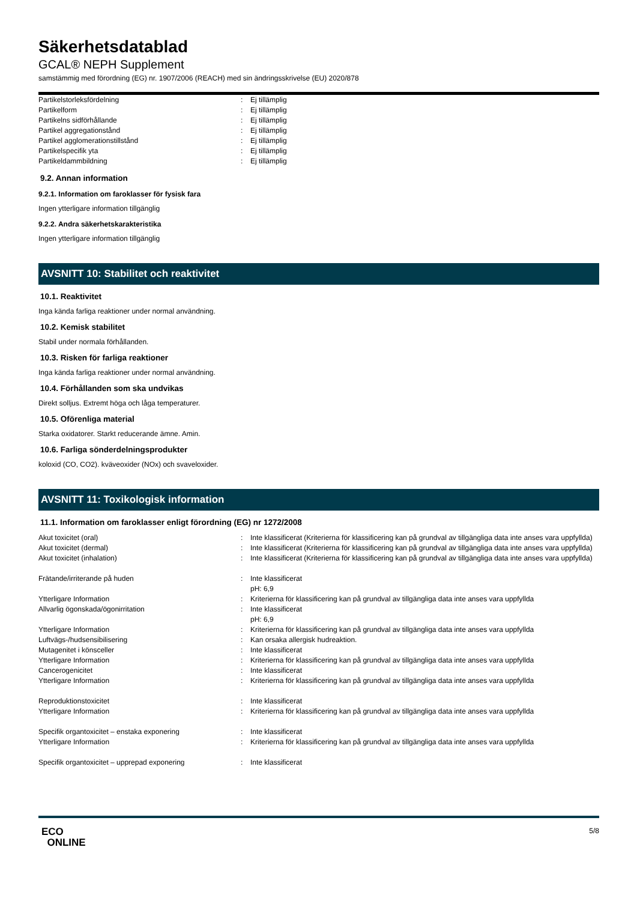Säkerhetsdatablad
GCAL® NEPH Supplement
samstämmig med förordning (EG) nr. 1907/2006 (REACH) med sin ändringsskrivelse (EU) 2020/878
| Partikelstorleksfördelning | : | Ej tillämplig |
| Partikelform | : | Ej tillämplig |
| Partikelns sidförhållande | : | Ej tillämplig |
| Partikel aggregationstånd | : | Ej tillämplig |
| Partikel agglomerationstillstånd | : | Ej tillämplig |
| Partikelspecifik yta | : | Ej tillämplig |
| Partikeldammbildning | : | Ej tillämplig |
9.2. Annan information
9.2.1. Information om faroklasser för fysisk fara
Ingen ytterligare information tillgänglig
9.2.2. Andra säkerhetskarakteristika
Ingen ytterligare information tillgänglig
AVSNITT 10: Stabilitet och reaktivitet
10.1. Reaktivitet
Inga kända farliga reaktioner under normal användning.
10.2. Kemisk stabilitet
Stabil under normala förhållanden.
10.3. Risken för farliga reaktioner
Inga kända farliga reaktioner under normal användning.
10.4. Förhållanden som ska undvikas
Direkt solljus. Extremt höga och låga temperaturer.
10.5. Oförenliga material
Starka oxidatorer. Starkt reducerande ämne. Amin.
10.6. Farliga sönderdelningsprodukter
koloxid (CO, CO2). kväveoxider (NOx) och svaveloxider.
AVSNITT 11: Toxikologisk information
11.1. Information om faroklasser enligt förordning (EG) nr 1272/2008
| Akut toxicitet (oral) | : | Inte klassificerat (Kriterierna för klassificering kan på grundval av tillgängliga data inte anses vara uppfyllda) |
| Akut toxicitet (dermal) | : | Inte klassificerat (Kriterierna för klassificering kan på grundval av tillgängliga data inte anses vara uppfyllda) |
| Akut toxicitet (inhalation) | : | Inte klassificerat (Kriterierna för klassificering kan på grundval av tillgängliga data inte anses vara uppfyllda) |
| Frätande/irriterande på huden | : | Inte klassificerat pH: 6,9 |
| Ytterligare Information | : | Kriterierna för klassificering kan på grundval av tillgängliga data inte anses vara uppfyllda |
| Allvarlig ögonskada/ögonirritation | : | Inte klassificerat pH: 6,9 |
| Ytterligare Information | : | Kriterierna för klassificering kan på grundval av tillgängliga data inte anses vara uppfyllda |
| Luftvägs-/hudsensibilisering | : | Kan orsaka allergisk hudreaktion. |
| Mutagenitet i könsceller | : | Inte klassificerat |
| Ytterligare Information | : | Kriterierna för klassificering kan på grundval av tillgängliga data inte anses vara uppfyllda |
| Cancerogenicitet | : | Inte klassificerat |
| Ytterligare Information | : | Kriterierna för klassificering kan på grundval av tillgängliga data inte anses vara uppfyllda |
| Reproduktionstoxicitet | : | Inte klassificerat |
| Ytterligare Information | : | Kriterierna för klassificering kan på grundval av tillgängliga data inte anses vara uppfyllda |
| Specifik organtoxicitet – enstaka exponering | : | Inte klassificerat |
| Ytterligare Information | : | Kriterierna för klassificering kan på grundval av tillgängliga data inte anses vara uppfyllda |
| Specifik organtoxicitet – upprepad exponering | : | Inte klassificerat |
ECO
ONLINE
5/8